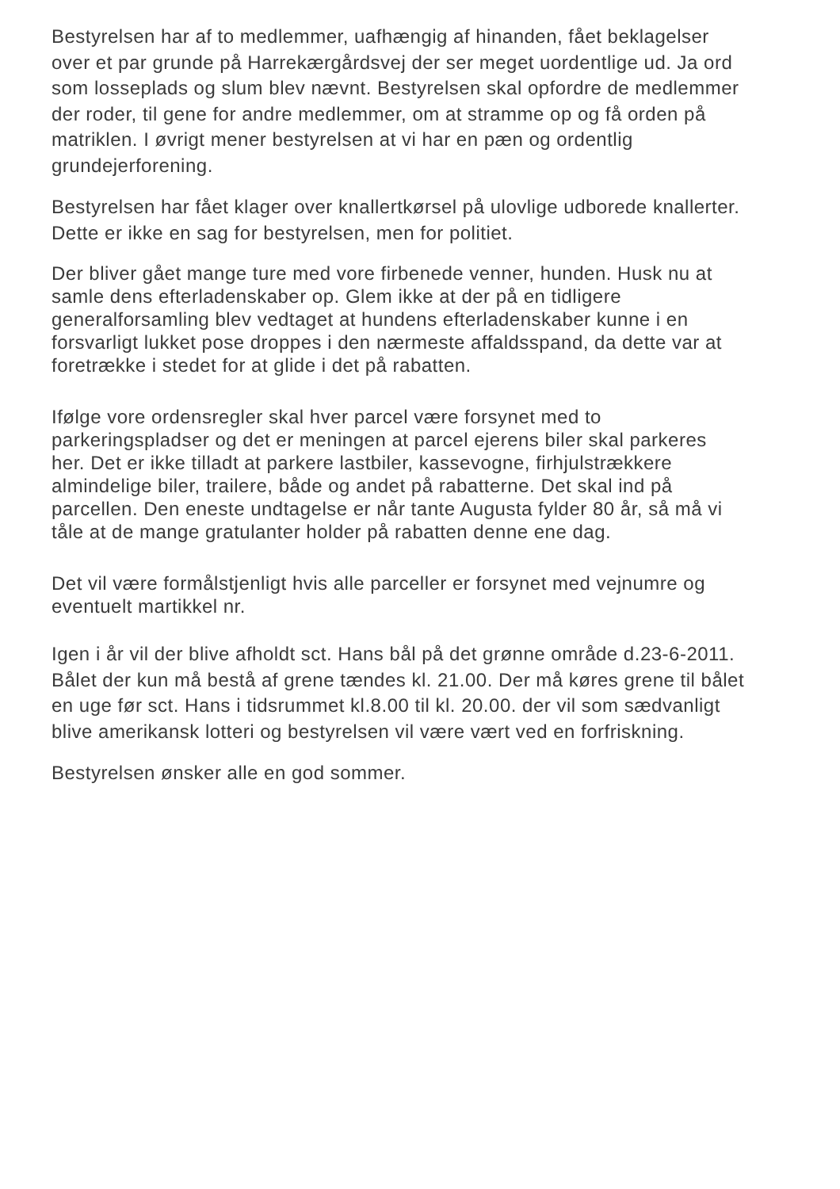Bestyrelsen har af to medlemmer, uafhængig af hinanden, fået beklagelser over et par grunde på Harrekærgårdsvej der ser meget uordentlige ud. Ja ord som losseplads og slum blev nævnt. Bestyrelsen skal opfordre de medlemmer der roder, til gene for andre medlemmer, om at stramme op og få orden på matriklen. I øvrigt mener bestyrelsen at vi har en pæn og ordentlig grundejerforening.
Bestyrelsen har fået klager over knallertkørsel på ulovlige udborede knallerter. Dette er ikke en sag for bestyrelsen, men for politiet.
Der bliver gået mange ture med vore firbenede venner, hunden. Husk nu at samle dens efterladenskaber op. Glem ikke at der på en tidligere generalforsamling blev vedtaget at hundens efterladenskaber kunne i en forsvarligt lukket pose droppes i den nærmeste affaldsspand, da dette var at foretrække i stedet for at glide i det på rabatten.
Ifølge vore ordensregler skal hver parcel være forsynet med to parkeringspladser og det er meningen at parcel ejerens biler skal parkeres her. Det er ikke tilladt at parkere lastbiler, kassevogne, firhjulstrækkere almindelige biler, trailere, både og andet på rabatterne. Det skal ind på parcellen. Den eneste undtagelse er når tante Augusta fylder 80 år, så må vi tåle at de mange gratulanter holder på rabatten denne ene dag.
Det vil være formålstjenligt hvis alle parceller er forsynet med vejnumre og eventuelt martikkel nr.
Igen i år vil der blive afholdt sct. Hans bål på det grønne område d.23-6-2011. Bålet der kun må bestå af grene tændes kl. 21.00. Der må køres grene til bålet en uge før sct. Hans i tidsrummet kl.8.00 til kl. 20.00. der vil som sædvanligt blive amerikansk lotteri og bestyrelsen vil være vært ved en forfriskning.
Bestyrelsen ønsker alle en god sommer.